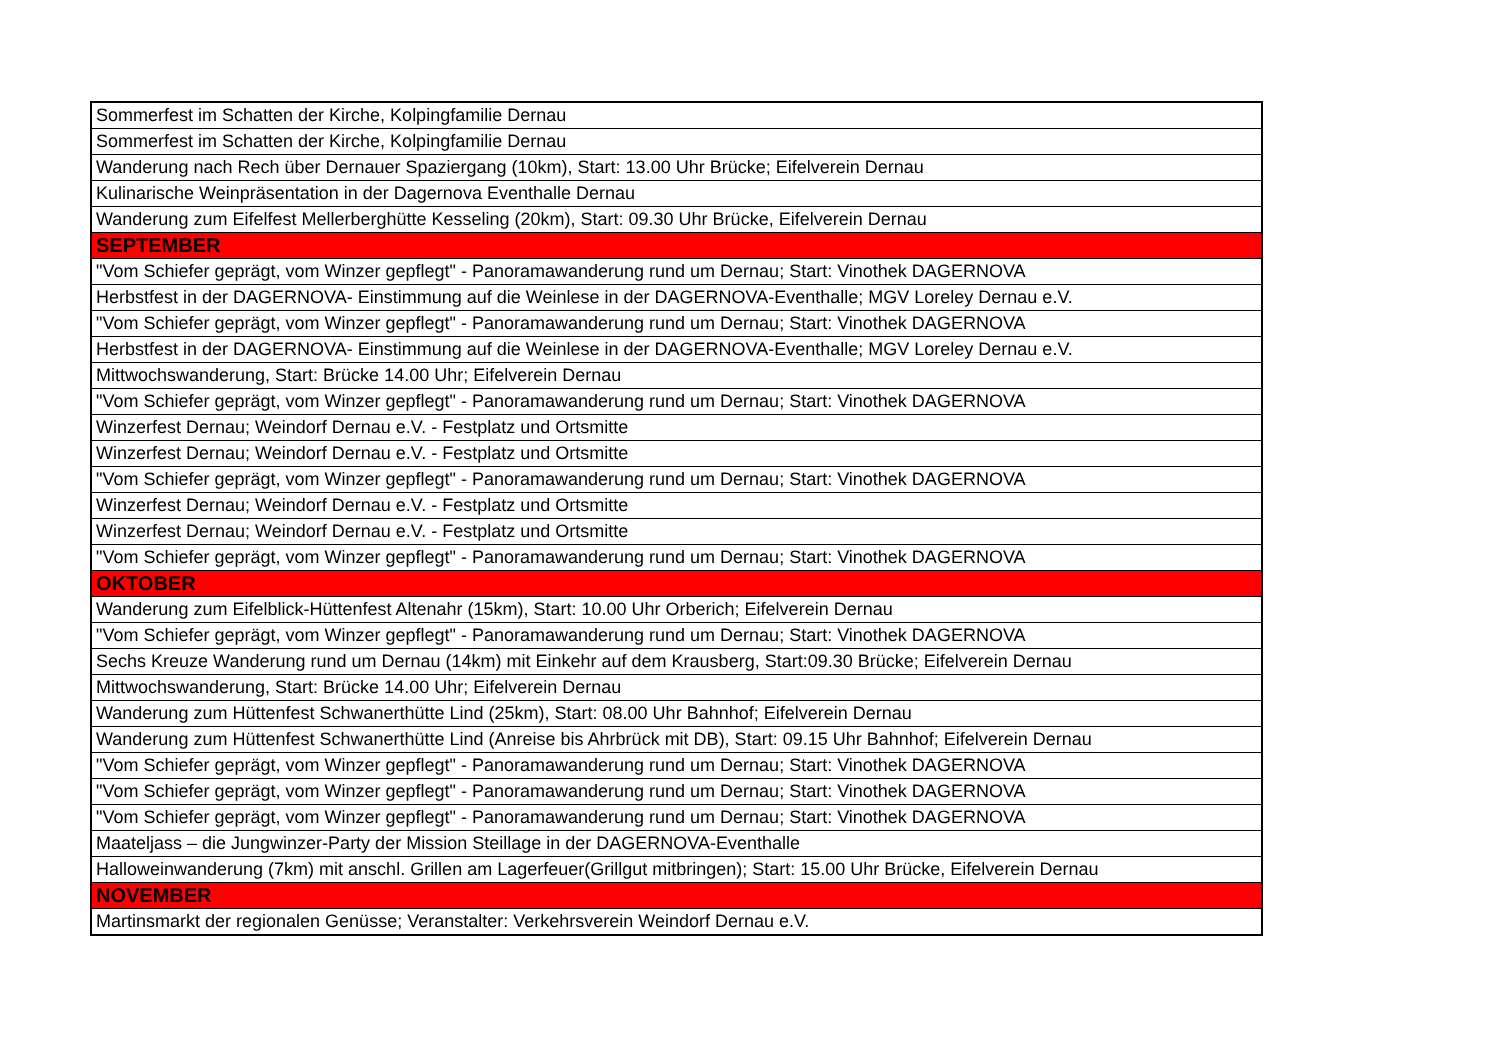| Sommerfest im Schatten der Kirche, Kolpingfamilie Dernau |
| Sommerfest im Schatten der Kirche, Kolpingfamilie Dernau |
| Wanderung nach Rech über Dernauer Spaziergang (10km), Start: 13.00 Uhr Brücke; Eifelverein Dernau |
| Kulinarische Weinpräsentation in der Dagernova Eventhalle Dernau |
| Wanderung zum Eifelfest Mellerberghütte Kesseling (20km), Start: 09.30 Uhr Brücke, Eifelverein Dernau |
| SEPTEMBER |
| "Vom Schiefer geprägt, vom Winzer gepflegt" - Panoramawanderung rund um Dernau; Start: Vinothek DAGERNOVA |
| Herbstfest in der DAGERNOVA- Einstimmung auf die Weinlese in der DAGERNOVA-Eventhalle; MGV Loreley Dernau e.V. |
| "Vom Schiefer geprägt, vom Winzer gepflegt" - Panoramawanderung rund um Dernau; Start: Vinothek DAGERNOVA |
| Herbstfest in der DAGERNOVA- Einstimmung auf die Weinlese in der DAGERNOVA-Eventhalle; MGV Loreley Dernau e.V. |
| Mittwochswanderung, Start: Brücke 14.00 Uhr; Eifelverein Dernau |
| "Vom Schiefer geprägt, vom Winzer gepflegt" - Panoramawanderung rund um Dernau; Start: Vinothek DAGERNOVA |
| Winzerfest Dernau; Weindorf Dernau e.V. - Festplatz und Ortsmitte |
| Winzerfest Dernau; Weindorf Dernau e.V. - Festplatz und Ortsmitte |
| "Vom Schiefer geprägt, vom Winzer gepflegt" - Panoramawanderung rund um Dernau; Start: Vinothek DAGERNOVA |
| Winzerfest Dernau; Weindorf Dernau e.V. - Festplatz und Ortsmitte |
| Winzerfest Dernau; Weindorf Dernau e.V. - Festplatz und Ortsmitte |
| "Vom Schiefer geprägt, vom Winzer gepflegt" - Panoramawanderung rund um Dernau; Start: Vinothek DAGERNOVA |
| OKTOBER |
| Wanderung zum Eifelblick-Hüttenfest Altenahr (15km), Start: 10.00 Uhr Orberich; Eifelverein Dernau |
| "Vom Schiefer geprägt, vom Winzer gepflegt" - Panoramawanderung rund um Dernau; Start: Vinothek DAGERNOVA |
| Sechs Kreuze Wanderung rund um Dernau (14km) mit Einkehr auf dem Krausberg, Start:09.30 Brücke; Eifelverein Dernau |
| Mittwochswanderung, Start: Brücke 14.00 Uhr; Eifelverein Dernau |
| Wanderung zum Hüttenfest Schwanerthütte Lind (25km), Start: 08.00 Uhr Bahnhof; Eifelverein Dernau |
| Wanderung zum Hüttenfest Schwanerthütte Lind (Anreise bis Ahrbrück mit DB), Start: 09.15 Uhr Bahnhof; Eifelverein Dernau |
| "Vom Schiefer geprägt, vom Winzer gepflegt" - Panoramawanderung rund um Dernau; Start: Vinothek DAGERNOVA |
| "Vom Schiefer geprägt, vom Winzer gepflegt" - Panoramawanderung rund um Dernau; Start: Vinothek DAGERNOVA |
| "Vom Schiefer geprägt, vom Winzer gepflegt" - Panoramawanderung rund um Dernau; Start: Vinothek DAGERNOVA |
| Maateljass – die Jungwinzer-Party der Mission Steillage in der DAGERNOVA-Eventhalle |
| Halloweinwanderung (7km) mit anschl. Grillen am Lagerfeuer(Grillgut mitbringen); Start: 15.00 Uhr Brücke, Eifelverein Dernau |
| NOVEMBER |
| Martinsmarkt der regionalen Genüsse; Veranstalter: Verkehrsverein Weindorf Dernau e.V. |